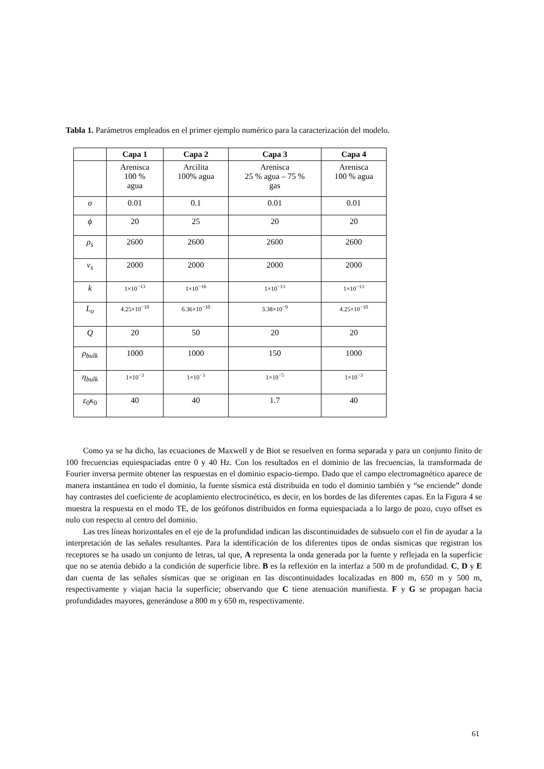Tabla 1. Parámetros empleados en el primer ejemplo numérico para la caracterización del modelo.
| | Capa 1 | Capa 2 | Capa 3 | Capa 4 |
| --- | --- | --- | --- | --- |
| | Arenisca 100 % agua | Arcilita 100% agua | Arenisca 25 % agua – 75 % gas | Arenisca 100 % agua |
| σ | 0.01 | 0.1 | 0.01 | 0.01 |
| ϕ | 20 | 25 | 20 | 20 |
| ρ<sub>s</sub> | 2600 | 2600 | 2600 | 2600 |
| v<sub>s</sub> | 2000 | 2000 | 2000 | 2000 |
| k | 1×10<sup>−13</sup> | 1×10<sup>−16</sup> | 1×10<sup>−13</sup> | 1×10<sup>−13</sup> |
| L<sub>o</sub> | 4.25×10<sup>−10</sup> | 6.36×10<sup>−10</sup> | 3.38×10<sup>−9</sup> | 4.25×10<sup>−10</sup> |
| Q | 20 | 50 | 20 | 20 |
| ρ<sub>bulk</sub> | 1000 | 1000 | 150 | 1000 |
| η<sub>bulk</sub> | 1×10<sup>−3</sup> | 1×10<sup>−3</sup> | 1×10<sup>−5</sup> | 1×10<sup>−3</sup> |
| ε<sub>0</sub> κ<sub>0</sub> | 40 | 40 | 1.7 | 40 |
Como ya se ha dicho, las ecuaciones de Maxwell y de Biot se resuelven en forma separada y para un conjunto finito de 100 frecuencias equiespaciadas entre 0 y 40 Hz. Con los resultados en el dominio de las frecuencias, la transformada de Fourier inversa permite obtener las respuestas en el dominio espacio-tiempo. Dado que el campo electromagnético aparece de manera instantánea en todo el dominio, la fuente sísmica está distribuida en todo el dominio también y “se enciende” donde hay contrastes del coeficiente de acoplamiento electrocinético, es decir, en los bordes de las diferentes capas. En la Figura 4 se muestra la respuesta en el modo TE, de los geófonos distribuidos en forma equiespaciada a lo largo de pozo, cuyo offset es nulo con respecto al centro del dominio.
Las tres líneas horizontales en el eje de la profundidad indican las discontinuidades de subsuelo con el fin de ayudar a la interpretación de las señales resultantes. Para la identificación de los diferentes tipos de ondas sísmicas que registran los receptores se ha usado un conjunto de letras, tal que, A representa la onda generada por la fuente y reflejada en la superficie que no se atenúa debido a la condición de superficie libre. B es la reflexión en la interfaz a 500 m de profundidad. C, D y E dan cuenta de las señales sísmicas que se originan en las discontinuidades localizadas en 800 m, 650 m y 500 m, respectivamente y viajan hacia la superficie; observando que C tiene atenuación manifiesta. F y G se propagan hacia profundidades mayores, generándose a 800 m y 650 m, respectivamente.
61